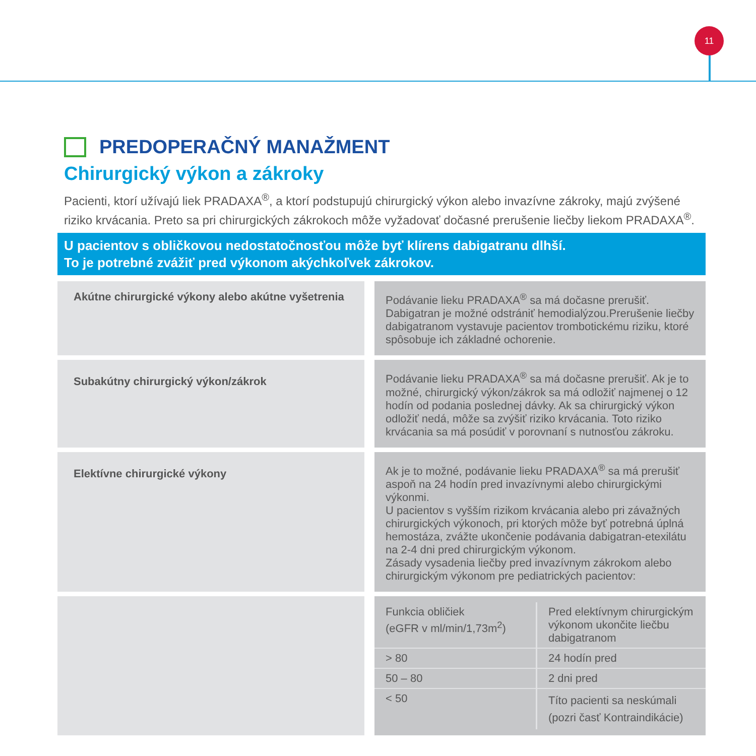11
PREDOPERAČNÝ MANAŽMENT
Chirurgický výkon a zákroky
Pacienti, ktorí užívajú liek PRADAXA<sup>®</sup>, a ktorí podstupujú chirurgický výkon alebo invazívne zákroky, majú zvýšené riziko krvácania. Preto sa pri chirurgických zákrokoch môže vyžadovať dočasné prerušenie liečby liekom PRADAXA<sup>®</sup>.
U pacientov s obličkovou nedostatočnosťou môže byť klírens dabigatranu dlhší.
To je potrebné zvážiť pred výkonom akýchkoľvek zákrokov.
| Akútne chirurgické výkony alebo akútne vyšetrenia | | Podávanie lieku PRADAXA<sup>®</sup> sa má dočasne prerušiť. Dabigatran je možné odstrániť hemodialýzou.Prerušenie liečby dabigatranom vystavuje pacientov trombotickému riziku, ktoré spôsobuje ich základné ochorenie. |
| Subakútny chirurgický výkon/zákrok | | Podávanie lieku PRADAXA<sup>®</sup> sa má dočasne prerušiť. Ak je to možné, chirurgický výkon/zákrok sa má odložiť najmenej o 12 hodín od podania poslednej dávky. Ak sa chirurgický výkon odložiť nedá, môže sa zvýšiť riziko krvácania. Toto riziko krvácania sa má posúdiť v porovnaní s nutnosťou zákroku. |
| Elektívne chirurgické výkony | | Ak je to možné, podávanie lieku PRADAXA<sup>®</sup> sa má prerušiť aspoň na 24 hodín pred invazívnymi alebo chirurgickými výkonmi. U pacientov s vyšším rizikom krvácania alebo pri závažných chirurgických výkonoch, pri ktorých môže byť potrebná úplná hemostáza, zvážte ukončenie podávania dabigatran-etexilátu na 2-4 dni pred chirurgickým výkonom. Zásady vysadenia liečby pred invazívnym zákrokom alebo chirurgickým výkonom pre pediatrických pacientov: |
| | | / Funkcia obličiek (eGFR v ml/min/1,73m<sup>2</sup>) / Pred elektívnym chirurgickým výkonom ukončite liečbu dabigatranom / / > 80 / 24 hodín pred / / 50 – 80 / 2 dni pred / / < 50 / Títo pacienti sa neskúmali (pozri časť Kontraindikácie) / |